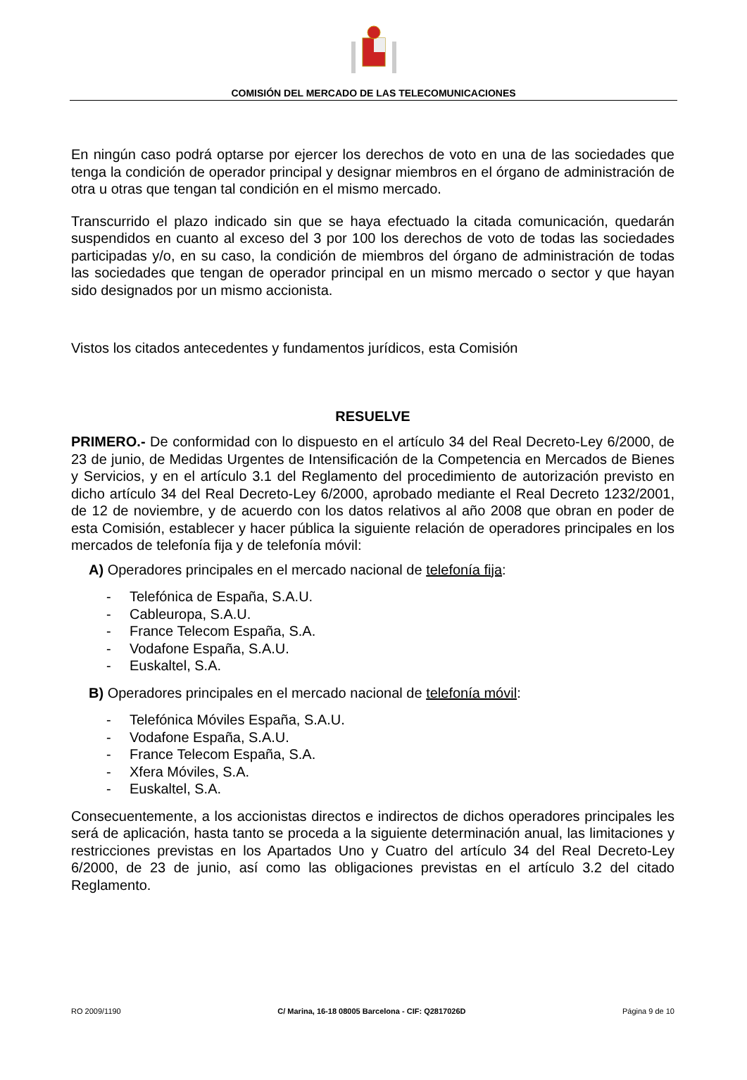COMISIÓN DEL MERCADO DE LAS TELECOMUNICACIONES
En ningún caso podrá optarse por ejercer los derechos de voto en una de las sociedades que tenga la condición de operador principal y designar miembros en el órgano de administración de otra u otras que tengan tal condición en el mismo mercado.
Transcurrido el plazo indicado sin que se haya efectuado la citada comunicación, quedarán suspendidos en cuanto al exceso del 3 por 100 los derechos de voto de todas las sociedades participadas y/o, en su caso, la condición de miembros del órgano de administración de todas las sociedades que tengan de operador principal en un mismo mercado o sector y que hayan sido designados por un mismo accionista.
Vistos los citados antecedentes y fundamentos jurídicos, esta Comisión
RESUELVE
PRIMERO.- De conformidad con lo dispuesto en el artículo 34 del Real Decreto-Ley 6/2000, de 23 de junio, de Medidas Urgentes de Intensificación de la Competencia en Mercados de Bienes y Servicios, y en el artículo 3.1 del Reglamento del procedimiento de autorización previsto en dicho artículo 34 del Real Decreto-Ley 6/2000, aprobado mediante el Real Decreto 1232/2001, de 12 de noviembre, y de acuerdo con los datos relativos al año 2008 que obran en poder de esta Comisión, establecer y hacer pública la siguiente relación de operadores principales en los mercados de telefonía fija y de telefonía móvil:
A) Operadores principales en el mercado nacional de telefonía fija:
- Telefónica de España, S.A.U.
- Cableuropa, S.A.U.
- France Telecom España, S.A.
- Vodafone España, S.A.U.
- Euskaltel, S.A.
B) Operadores principales en el mercado nacional de telefonía móvil:
- Telefónica Móviles España, S.A.U.
- Vodafone España, S.A.U.
- France Telecom España, S.A.
- Xfera Móviles, S.A.
- Euskaltel, S.A.
Consecuentemente, a los accionistas directos e indirectos de dichos operadores principales les será de aplicación, hasta tanto se proceda a la siguiente determinación anual, las limitaciones y restricciones previstas en los Apartados Uno y Cuatro del artículo 34 del Real Decreto-Ley 6/2000, de 23 de junio, así como las obligaciones previstas en el artículo 3.2 del citado Reglamento.
RO 2009/1190 C/ Marina, 16-18 08005 Barcelona - CIF: Q2817026D Página 9 de 10